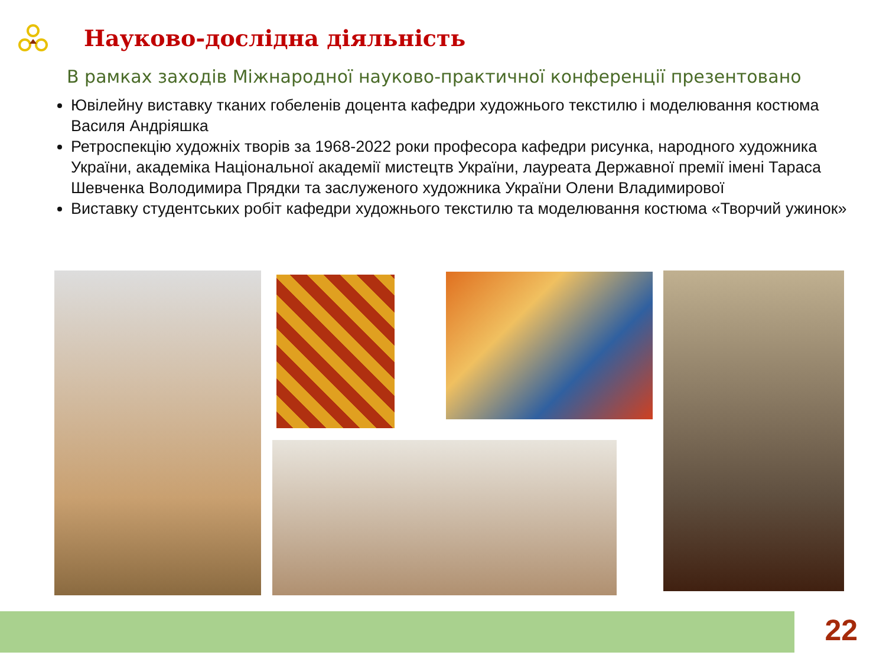Науково-дослідна діяльність
В рамках заходів Міжнародної науково-практичної конференції презентовано
Ювілейну виставку тканих гобеленів доцента кафедри художнього текстилю і моделювання костюма Василя Андріяшка
Ретроспекцію художніх творів за 1968-2022 роки професора кафедри рисунка, народного художника України, академіка Національної академії мистецтв України, лауреата Державної премії імені Тараса Шевченка Володимира Прядки та заслуженого художника України Олени Владимирової
Виставку студентських робіт кафедри художнього текстилю та моделювання костюма «Творчий ужинок»
22